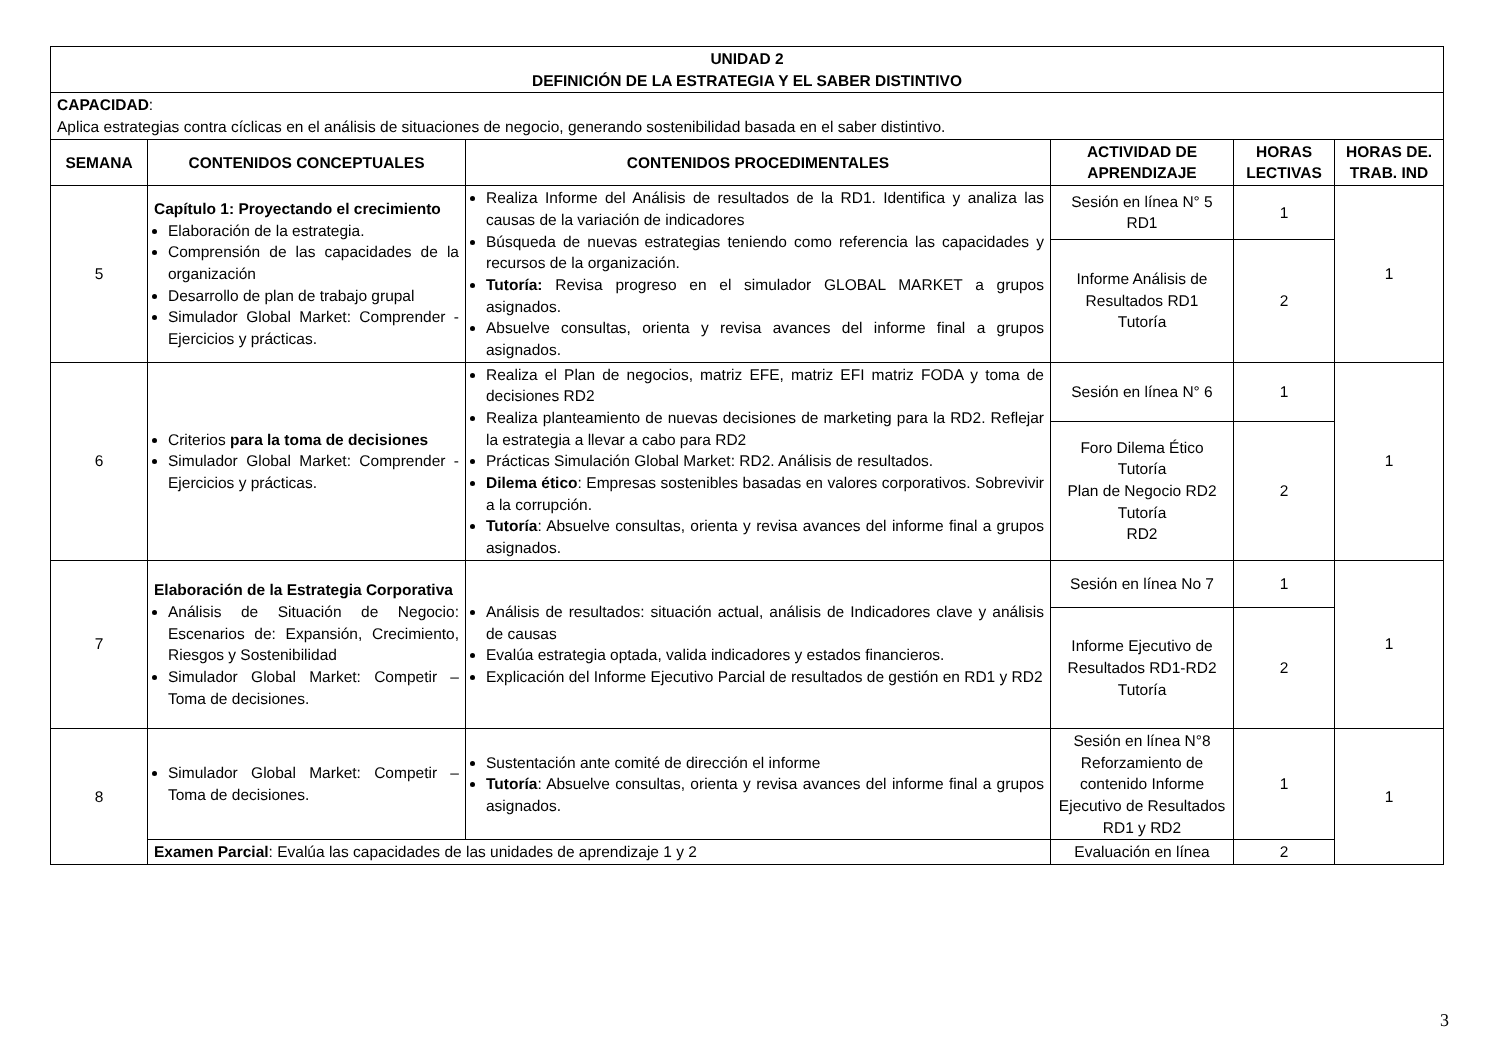| UNIDAD 2 DEFINICIÓN DE LA ESTRATEGIA Y EL SABER DISTINTIVO | | | | | |
| --- | --- | --- | --- | --- | --- |
| CAPACIDAD : Aplica estrategias contra cíclicas en el análisis de situaciones de negocio, generando sostenibilidad basada en el saber distintivo. | | | | | |
| SEMANA | CONTENIDOS CONCEPTUALES | CONTENIDOS PROCEDIMENTALES | ACTIVIDAD DE APRENDIZAJE | HORAS LECTIVAS | HORAS DE. TRAB. IND |
| 5 | Capítulo 1: Proyectando el crecimiento Elaboración de la estrategia. Comprensión de las capacidades de la organización Desarrollo de plan de trabajo grupal Simulador Global Market: Comprender -Ejercicios y prácticas. | Realiza Informe del Análisis de resultados de la RD1. Identifica y analiza las causas de la variación de indicadores Búsqueda de nuevas estrategias teniendo como referencia las capacidades y recursos de la organización. Tutoría: Revisa progreso en el simulador GLOBAL MARKET a grupos asignados. Absuelve consultas, orienta y revisa avances del informe final a grupos asignados. | Sesión en línea N° 5 RD1 | 1 | 1 |
| | | | Informe Análisis de Resultados RD1 Tutoría | 2 | |
| 6 | Criterios para la toma de decisiones Simulador Global Market: Comprender - Ejercicios y prácticas. | Realiza el Plan de negocios, matriz EFE, matriz EFI matriz FODA y toma de decisiones RD2 Realiza planteamiento de nuevas decisiones de marketing para la RD2. Reflejar la estrategia a llevar a cabo para RD2 Prácticas Simulación Global Market: RD2. Análisis de resultados. Dilema ético : Empresas sostenibles basadas en valores corporativos. Sobrevivir a la corrupción. Tutoría : Absuelve consultas, orienta y revisa avances del informe final a grupos asignados. | Sesión en línea N° 6 | 1 | 1 |
| | | | Foro Dilema Ético Tutoría Plan de Negocio RD2 Tutoría RD2 | 2 | |
| 7 | Elaboración de la Estrategia Corporativa Análisis de Situación de Negocio: Escenarios de: Expansión, Crecimiento, Riesgos y Sostenibilidad Simulador Global Market: Competir – Toma de decisiones. | Análisis de resultados: situación actual, análisis de Indicadores clave y análisis de causas Evalúa estrategia optada, valida indicadores y estados financieros. Explicación del Informe Ejecutivo Parcial de resultados de gestión en RD1 y RD2 | Sesión en línea No 7 | 1 | 1 |
| | | | Informe Ejecutivo de Resultados RD1-RD2 Tutoría | 2 | |
| 8 | Simulador Global Market: Competir – Toma de decisiones. | Sustentación ante comité de dirección el informe Tutoría : Absuelve consultas, orienta y revisa avances del informe final a grupos asignados. | Sesión en línea N°8 Reforzamiento de contenido Informe Ejecutivo de Resultados RD1 y RD2 | 1 | 1 |
| | Examen Parcial : Evalúa las capacidades de las unidades de aprendizaje 1 y 2 | | Evaluación en línea | 2 | |
3